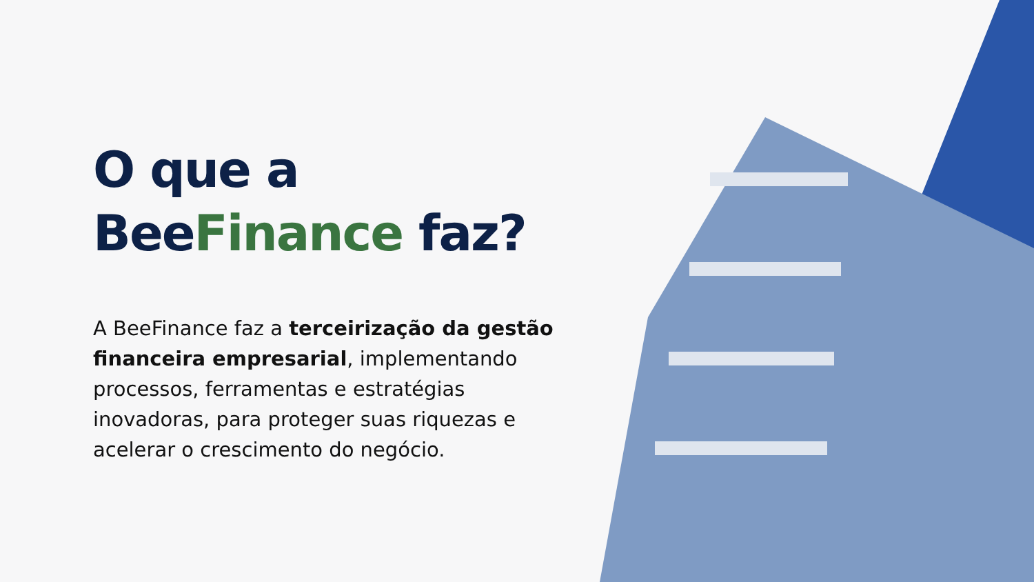O que a
BeeFinance faz?
A BeeFinance faz a terceirização da gestão financeira empresarial, implementando processos, ferramentas e estratégias inovadoras, para proteger suas riquezas e acelerar o crescimento do negócio.